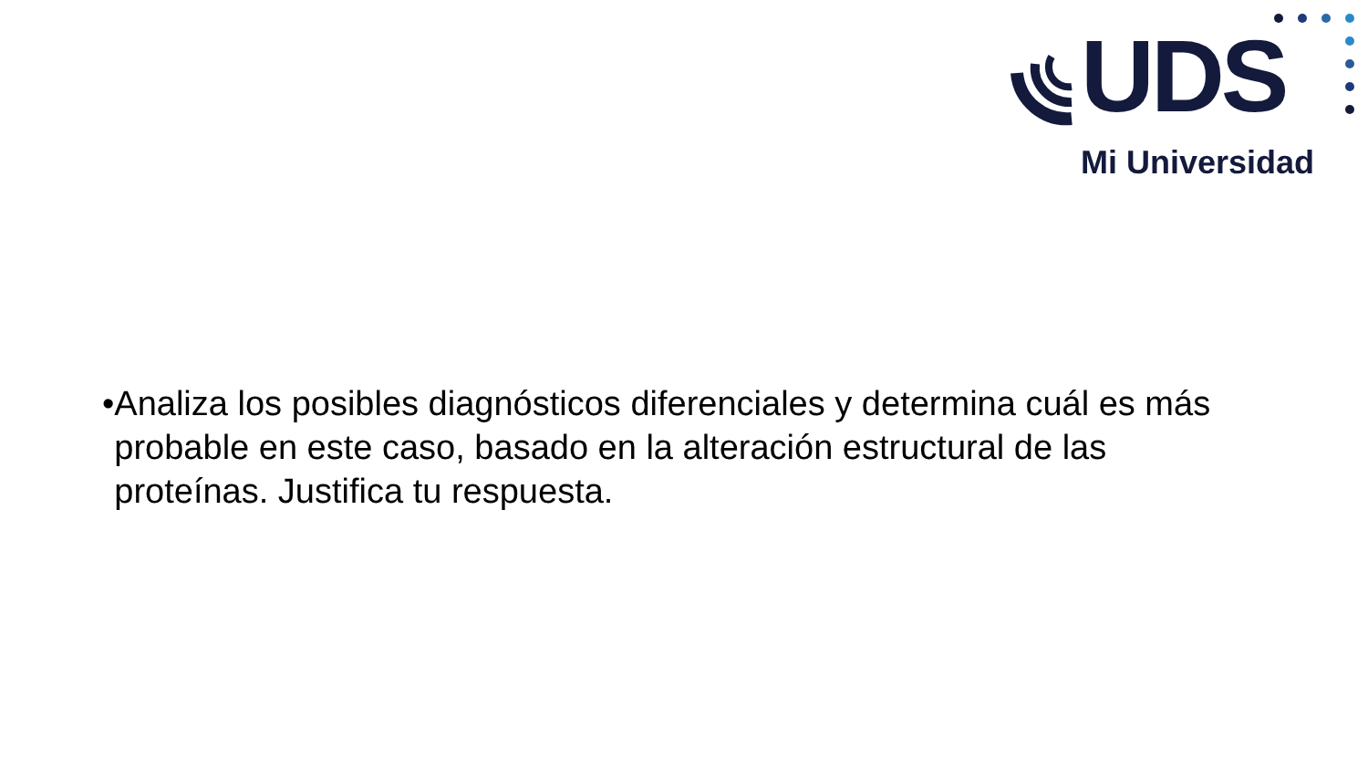UDS
Mi Universidad
• Analiza los posibles diagnósticos diferenciales y determina cuál es más probable en este caso, basado en la alteración estructural de las proteínas. Justifica tu respuesta.